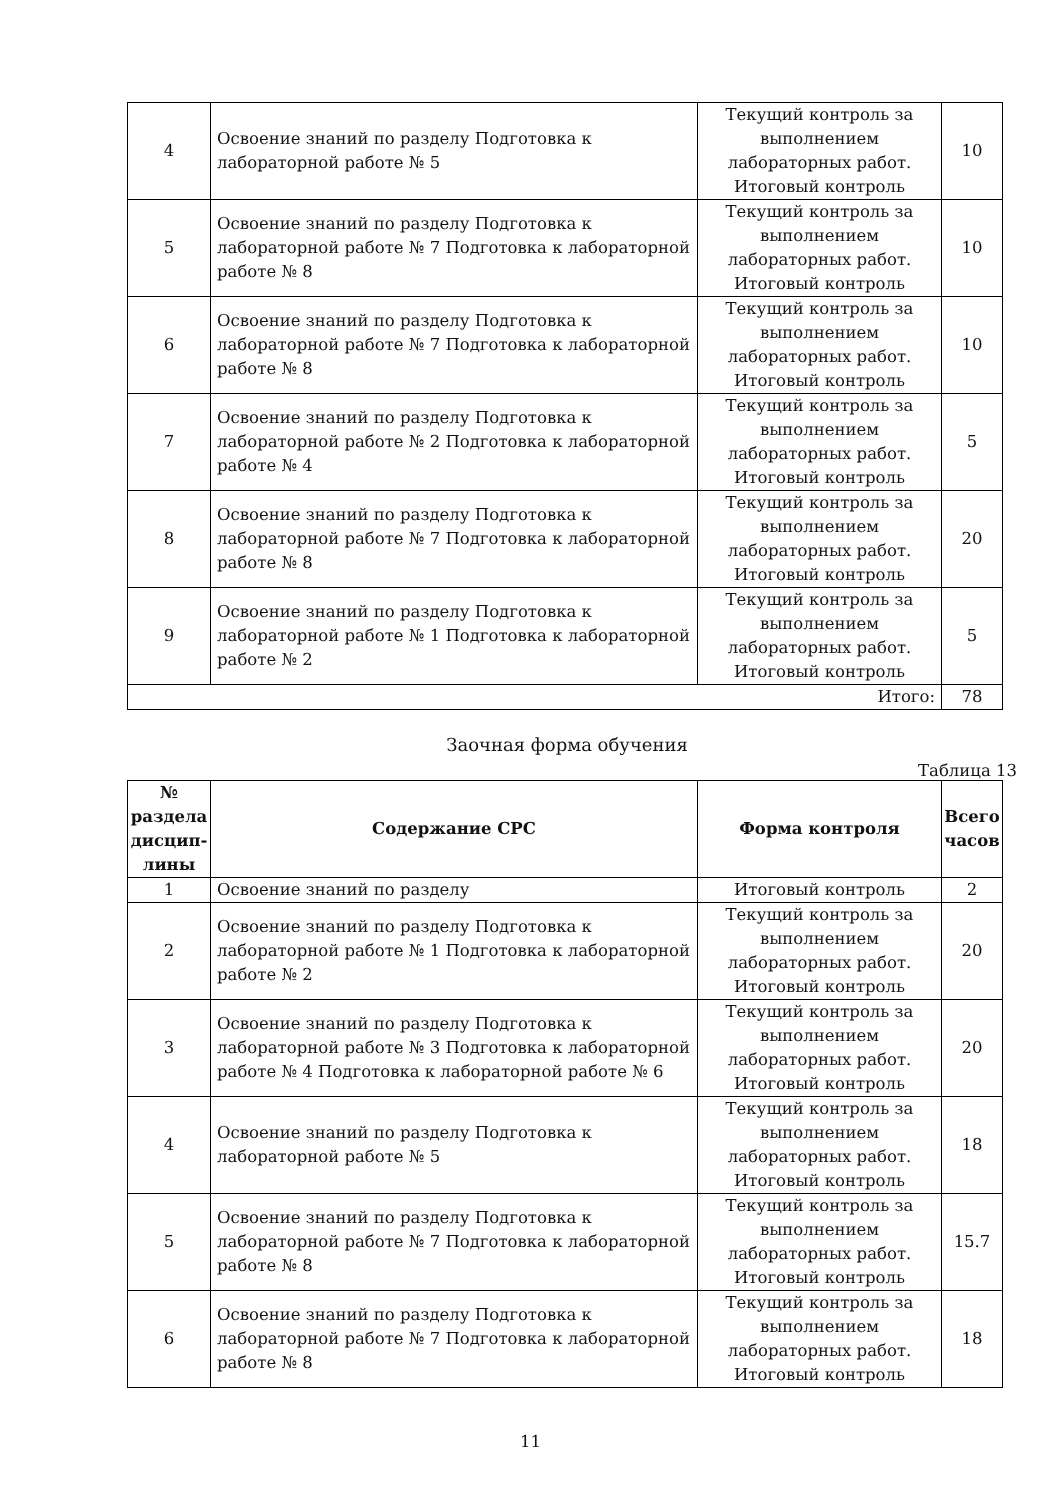| 4 | Освоение знаний по разделу Подготовка к лабораторной работе № 5 | Текущий контроль за выполнением лабораторных работ. Итоговый контроль | 10 |
| 5 | Освоение знаний по разделу Подготовка к лабораторной работе № 7 Подготовка к лабораторной работе № 8 | Текущий контроль за выполнением лабораторных работ. Итоговый контроль | 10 |
| 6 | Освоение знаний по разделу Подготовка к лабораторной работе № 7 Подготовка к лабораторной работе № 8 | Текущий контроль за выполнением лабораторных работ. Итоговый контроль | 10 |
| 7 | Освоение знаний по разделу Подготовка к лабораторной работе № 2 Подготовка к лабораторной работе № 4 | Текущий контроль за выполнением лабораторных работ. Итоговый контроль | 5 |
| 8 | Освоение знаний по разделу Подготовка к лабораторной работе № 7 Подготовка к лабораторной работе № 8 | Текущий контроль за выполнением лабораторных работ. Итоговый контроль | 20 |
| 9 | Освоение знаний по разделу Подготовка к лабораторной работе № 1 Подготовка к лабораторной работе № 2 | Текущий контроль за выполнением лабораторных работ. Итоговый контроль | 5 |
| Итого: | | | 78 |
Заочная форма обучения
Таблица 13
| № раздела дисцип-лины | Содержание СРС | Форма контроля | Всего часов |
| --- | --- | --- | --- |
| 1 | Освоение знаний по разделу | Итоговый контроль | 2 |
| 2 | Освоение знаний по разделу Подготовка к лабораторной работе № 1 Подготовка к лабораторной работе № 2 | Текущий контроль за выполнением лабораторных работ. Итоговый контроль | 20 |
| 3 | Освоение знаний по разделу Подготовка к лабораторной работе № 3 Подготовка к лабораторной работе № 4 Подготовка к лабораторной работе № 6 | Текущий контроль за выполнением лабораторных работ. Итоговый контроль | 20 |
| 4 | Освоение знаний по разделу Подготовка к лабораторной работе № 5 | Текущий контроль за выполнением лабораторных работ. Итоговый контроль | 18 |
| 5 | Освоение знаний по разделу Подготовка к лабораторной работе № 7 Подготовка к лабораторной работе № 8 | Текущий контроль за выполнением лабораторных работ. Итоговый контроль | 15.7 |
| 6 | Освоение знаний по разделу Подготовка к лабораторной работе № 7 Подготовка к лабораторной работе № 8 | Текущий контроль за выполнением лабораторных работ. Итоговый контроль | 18 |
11